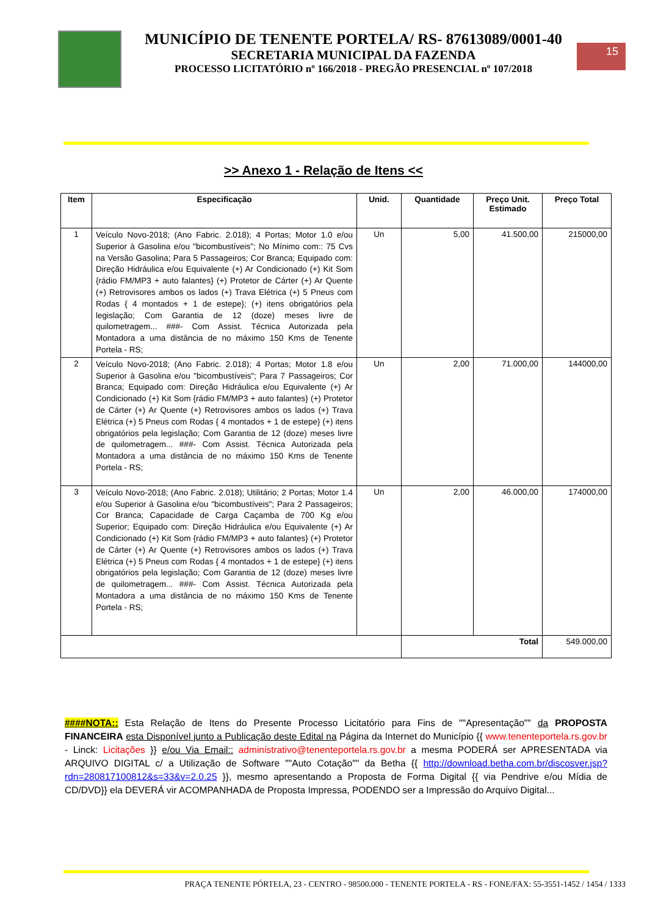MUNICÍPIO DE TENENTE PORTELA/ RS- 87613089/0001-40
SECRETARIA MUNICIPAL DA FAZENDA
PROCESSO LICITATÓRIO nº 166/2018 - PREGÃO PRESENCIAL nº 107/2018
15
>> Anexo 1 - Relação de Itens <<
| Item | Especificação | Unid. | Quantidade | Preço Unit. Estimado | Preço Total |
| --- | --- | --- | --- | --- | --- |
| 1 | Veículo Novo-2018; (Ano Fabric. 2.018); 4 Portas; Motor 1.0 e/ou Superior à Gasolina e/ou "bicombustíveis"; No Mínimo com:: 75 Cvs na Versão Gasolina; Para 5 Passageiros; Cor Branca; Equipado com: Direção Hidráulica e/ou Equivalente (+) Ar Condicionado (+) Kit Som {rádio FM/MP3 + auto falantes} (+) Protetor de Cárter (+) Ar Quente (+) Retrovisores ambos os lados (+) Trava Elétrica (+) 5 Pneus com Rodas { 4 montados + 1 de estepe}; (+) itens obrigatórios pela legislação; Com Garantia de 12 (doze) meses livre de quilometragem... ###- Com Assist. Técnica Autorizada pela Montadora a uma distância de no máximo 150 Kms de Tenente Portela - RS; | Un | 5,00 | 41.500,00 | 215000,00 |
| 2 | Veículo Novo-2018; (Ano Fabric. 2.018); 4 Portas; Motor 1.8 e/ou Superior à Gasolina e/ou "bicombustíveis"; Para 7 Passageiros; Cor Branca; Equipado com: Direção Hidráulica e/ou Equivalente (+) Ar Condicionado (+) Kit Som {rádio FM/MP3 + auto falantes} (+) Protetor de Cárter (+) Ar Quente (+) Retrovisores ambos os lados (+) Trava Elétrica (+) 5 Pneus com Rodas { 4 montados + 1 de estepe} (+) itens obrigatórios pela legislação; Com Garantia de 12 (doze) meses livre de quilometragem... ###- Com Assist. Técnica Autorizada pela Montadora a uma distância de no máximo 150 Kms de Tenente Portela - RS; | Un | 2,00 | 71.000,00 | 144000,00 |
| 3 | Veículo Novo-2018; (Ano Fabric. 2.018); Utilitário; 2 Portas; Motor 1.4 e/ou Superior à Gasolina e/ou "bicombustíveis"; Para 2 Passageiros; Cor Branca; Capacidade de Carga Caçamba de 700 Kg e/ou Superior; Equipado com: Direção Hidráulica e/ou Equivalente (+) Ar Condicionado (+) Kit Som {rádio FM/MP3 + auto falantes} (+) Protetor de Cárter (+) Ar Quente (+) Retrovisores ambos os lados (+) Trava Elétrica (+) 5 Pneus com Rodas { 4 montados + 1 de estepe} (+) itens obrigatórios pela legislação; Com Garantia de 12 (doze) meses livre de quilometragem... ###- Com Assist. Técnica Autorizada pela Montadora a uma distância de no máximo 150 Kms de Tenente Portela - RS; | Un | 2,00 | 46.000,00 | 174000,00 |
| | | | Total | | 549.000,00 |
####NOTA:: Esta Relação de Itens do Presente Processo Licitatório para Fins de ""Apresentação"" da PROPOSTA FINANCEIRA esta Disponível junto a Publicação deste Edital na Página da Internet do Município {{ www.tenenteportela.rs.gov.br - Linck: Licitações }} e/ou Via Email:: administrativo@tenenteportela.rs.gov.br a mesma PODERÁ ser APRESENTADA via ARQUIVO DIGITAL c/ a Utilização de Software ""Auto Cotação"" da Betha {{ http://download.betha.com.br/discosver.jsp?rdn=280817100812&s=33&v=2.0.25 }}, mesmo apresentando a Proposta de Forma Digital {{ via Pendrive e/ou Mídia de CD/DVD}} ela DEVERÁ vir ACOMPANHADA de Proposta Impressa, PODENDO ser a Impressão do Arquivo Digital...
PRAÇA TENENTE PÓRTELA, 23 - CENTRO - 98500.000 - TENENTE PORTELA - RS - FONE/FAX: 55-3551-1452 / 1454 / 1333